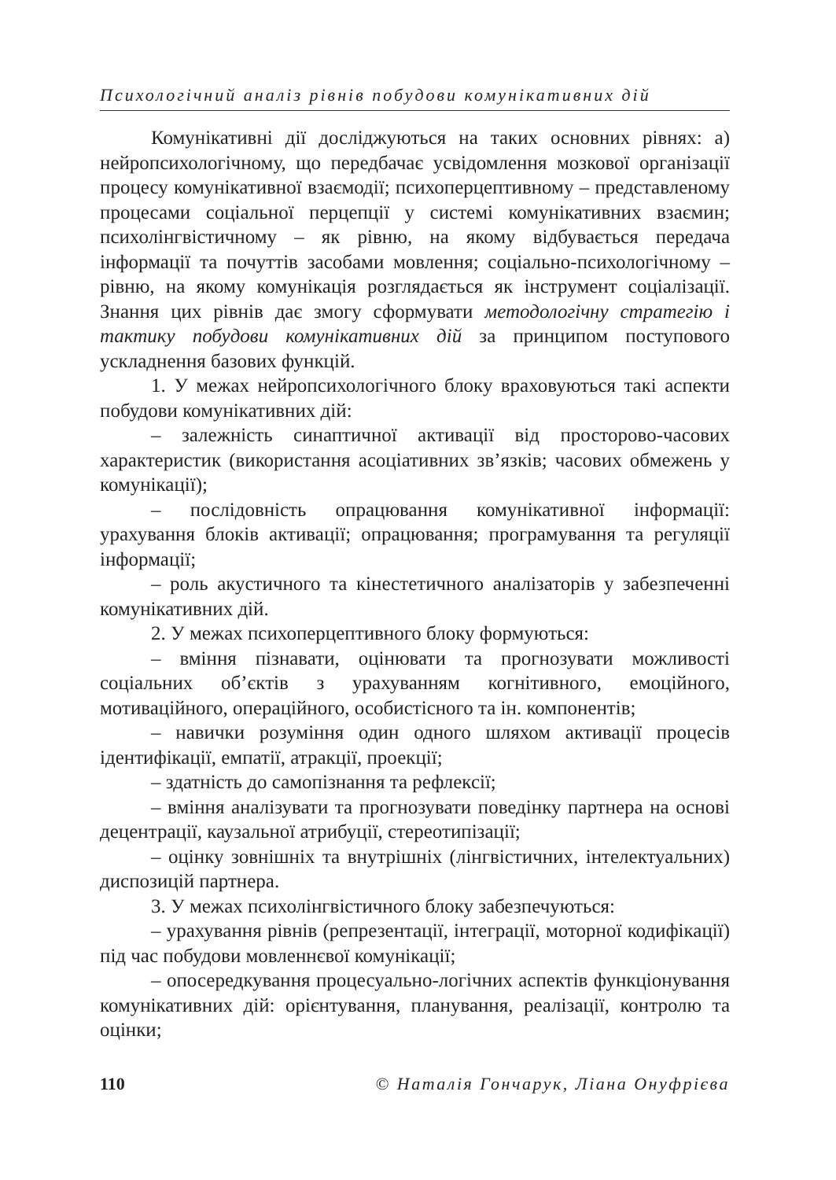Психологічний аналіз рівнів побудови комунікативних дій
Комунікативні дії досліджуються на таких основних рівнях: а) нейропсихологічному, що передбачає усвідомлення мозкової організації процесу комунікативної взаємодії; психоперцептивному – представленому процесами соціальної перцепції у системі комунікативних взаємин; психолінгвістичному – як рівню, на якому відбувається передача інформації та почуттів засобами мовлення; соціально-психологічному – рівню, на якому комунікація розглядається як інструмент соціалізації. Знання цих рівнів дає змогу сформувати методологічну стратегію і тактику побудови комунікативних дій за принципом поступового ускладнення базових функцій.
1. У межах нейропсихологічного блоку враховуються такі аспекти побудови комунікативних дій:
– залежність синаптичної активації від просторово-часових характеристик (використання асоціативних зв’язків; часових обмежень у комунікації);
– послідовність опрацювання комунікативної інформації: урахування блоків активації; опрацювання; програмування та регуляції інформації;
– роль акустичного та кінестетичного аналізаторів у забезпеченні комунікативних дій.
2. У межах психоперцептивного блоку формуються:
– вміння пізнавати, оцінювати та прогнозувати можливості соціальних об’єктів з урахуванням когнітивного, емоційного, мотиваційного, операційного, особистісного та ін. компонентів;
– навички розуміння один одного шляхом активації процесів ідентифікації, емпатії, атракції, проекції;
– здатність до самопізнання та рефлексії;
– вміння аналізувати та прогнозувати поведінку партнера на основі децентрації, каузальної атрибуції, стереотипізації;
– оцінку зовнішніх та внутрішніх (лінгвістичних, інтелектуальних) диспозицій партнера.
3. У межах психолінгвістичного блоку забезпечуються:
– урахування рівнів (репрезентації, інтеграції, моторної кодифікації) під час побудови мовленнєвої комунікації;
– опосередкування процесуально-логічних аспектів функціонування комунікативних дій: орієнтування, планування, реалізації, контролю та оцінки;
110 © Наталія Гончарук, Ліана Онуфрієва